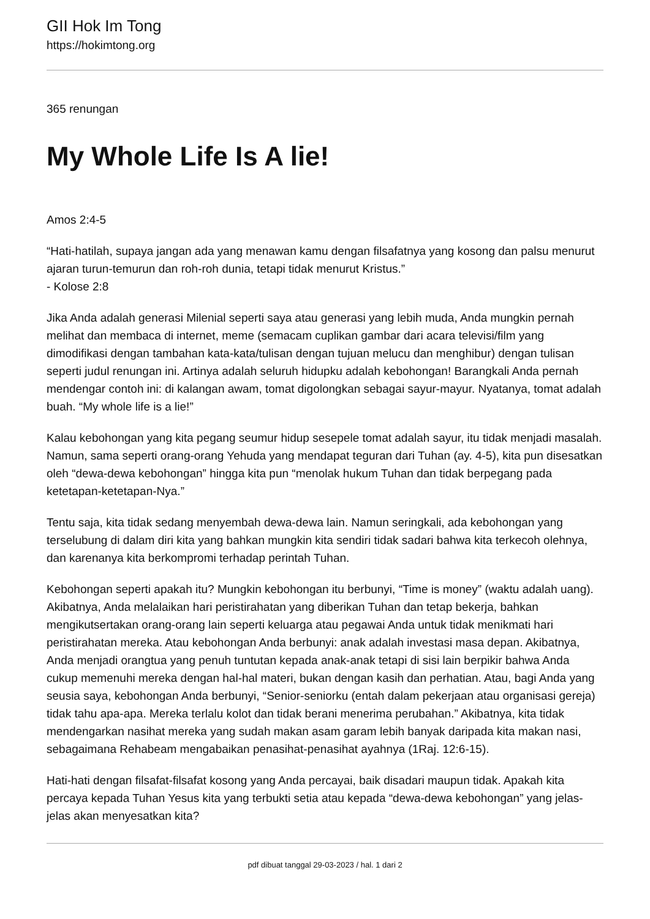GII Hok Im Tong
https://hokimtong.org
365 renungan
My Whole Life Is A lie!
Amos 2:4-5
“Hati-hatilah, supaya jangan ada yang menawan kamu dengan filsafatnya yang kosong dan palsu menurut ajaran turun-temurun dan roh-roh dunia, tetapi tidak menurut Kristus.”
- Kolose 2:8
Jika Anda adalah generasi Milenial seperti saya atau generasi yang lebih muda, Anda mungkin pernah melihat dan membaca di internet, meme (semacam cuplikan gambar dari acara televisi/film yang dimodifikasi dengan tambahan kata-kata/tulisan dengan tujuan melucu dan menghibur) dengan tulisan seperti judul renungan ini. Artinya adalah seluruh hidupku adalah kebohongan! Barangkali Anda pernah mendengar contoh ini: di kalangan awam, tomat digolongkan sebagai sayur-mayur. Nyatanya, tomat adalah buah. “My whole life is a lie!”
Kalau kebohongan yang kita pegang seumur hidup sesepele tomat adalah sayur, itu tidak menjadi masalah. Namun, sama seperti orang-orang Yehuda yang mendapat teguran dari Tuhan (ay. 4-5), kita pun disesatkan oleh “dewa-dewa kebohongan” hingga kita pun “menolak hukum Tuhan dan tidak berpegang pada ketetapan-ketetapan-Nya.”
Tentu saja, kita tidak sedang menyembah dewa-dewa lain. Namun seringkali, ada kebohongan yang terselubung di dalam diri kita yang bahkan mungkin kita sendiri tidak sadari bahwa kita terkecoh olehnya, dan karenanya kita berkompromi terhadap perintah Tuhan.
Kebohongan seperti apakah itu? Mungkin kebohongan itu berbunyi, “Time is money” (waktu adalah uang). Akibatnya, Anda melalaikan hari peristirahatan yang diberikan Tuhan dan tetap bekerja, bahkan mengikutsertakan orang-orang lain seperti keluarga atau pegawai Anda untuk tidak menikmati hari peristirahatan mereka. Atau kebohongan Anda berbunyi: anak adalah investasi masa depan. Akibatnya, Anda menjadi orangtua yang penuh tuntutan kepada anak-anak tetapi di sisi lain berpikir bahwa Anda cukup memenuhi mereka dengan hal-hal materi, bukan dengan kasih dan perhatian. Atau, bagi Anda yang seusia saya, kebohongan Anda berbunyi, “Senior-seniorku (entah dalam pekerjaan atau organisasi gereja) tidak tahu apa-apa. Mereka terlalu kolot dan tidak berani menerima perubahan.” Akibatnya, kita tidak mendengarkan nasihat mereka yang sudah makan asam garam lebih banyak daripada kita makan nasi, sebagaimana Rehabeam mengabaikan penasihat-penasihat ayahnya (1Raj. 12:6-15).
Hati-hati dengan filsafat-filsafat kosong yang Anda percayai, baik disadari maupun tidak. Apakah kita percaya kepada Tuhan Yesus kita yang terbukti setia atau kepada “dewa-dewa kebohongan” yang jelas-jelas akan menyesatkan kita?
pdf dibuat tanggal 29-03-2023 / hal. 1 dari 2